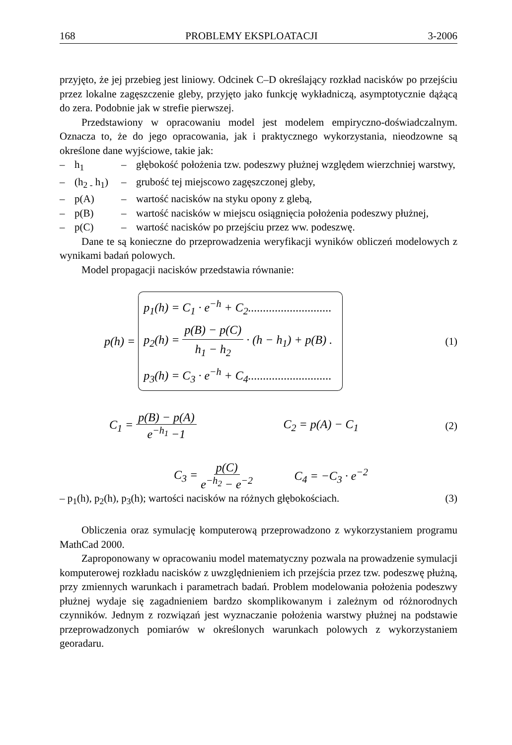168 PROBLEMY EKSPLOATACJI 3-2006
przyjęto, że jej przebieg jest liniowy. Odcinek C–D określający rozkład nacisków po przejściu przez lokalne zagęszczenie gleby, przyjęto jako funkcję wykładniczą, asymptotycznie dążącą do zera. Podobnie jak w strefie pierwszej.
Przedstawiony w opracowaniu model jest modelem empiryczno-doświadczalnym. Oznacza to, że do jego opracowania, jak i praktycznego wykorzystania, nieodzowne są określone dane wyjściowe, takie jak:
– h<sub>1</sub> – głębokość położenia tzw. podeszwy płużnej względem wierzchniej warstwy,
– (h<sub>2 -</sub> h<sub>1</sub>) – grubość tej miejscowo zagęszczonej gleby,
– p(A) – wartość nacisków na styku opony z glebą,
– p(B) – wartość nacisków w miejscu osiągnięcia położenia podeszwy płużnej,
– p(C) – wartość nacisków po przejściu przez ww. podeszwę.
Dane te są konieczne do przeprowadzenia weryfikacji wyników obliczeń modelowych z wynikami badań polowych.
Model propagacji nacisków przedstawia równanie:
p(h) =
p<sub>1</sub>(h) = C<sub>1</sub> · e<sup>−h</sup> + C<sub>2</sub>............................
p<sub>2</sub>(h) = p(B) − p(C) h<sub>1</sub> − h<sub>2</sub> · (h − h<sub>1</sub>) + p(B) .
p<sub>3</sub>(h) = C<sub>3</sub> · e<sup>−h</sup> + C<sub>4</sub>............................
(1)
C<sub>1</sub> = p(B) − p(A) e<sup>−h<sub>1</sub></sup> −1 C<sub>2</sub> = p(A) − C<sub>1</sub> (2)
C<sub>3</sub> = p(C) e<sup>−h<sub>2</sub></sup> − e<sup>−2</sup> C<sub>4</sub> = −C<sub>3</sub> · e<sup>−2</sup>
– p<sub>1</sub>(h), p<sub>2</sub>(h), p<sub>3</sub>(h); wartości nacisków na różnych głębokościach. (3)
Obliczenia oraz symulację komputerową przeprowadzono z wykorzystaniem programu MathCad 2000.
Zaproponowany w opracowaniu model matematyczny pozwala na prowadzenie symulacji komputerowej rozkładu nacisków z uwzględnieniem ich przejścia przez tzw. podeszwę płużną, przy zmiennych warunkach i parametrach badań. Problem modelowania położenia podeszwy płużnej wydaje się zagadnieniem bardzo skomplikowanym i zależnym od różnorodnych czynników. Jednym z rozwiązań jest wyznaczanie położenia warstwy płużnej na podstawie przeprowadzonych pomiarów w określonych warunkach polowych z wykorzystaniem georadaru.